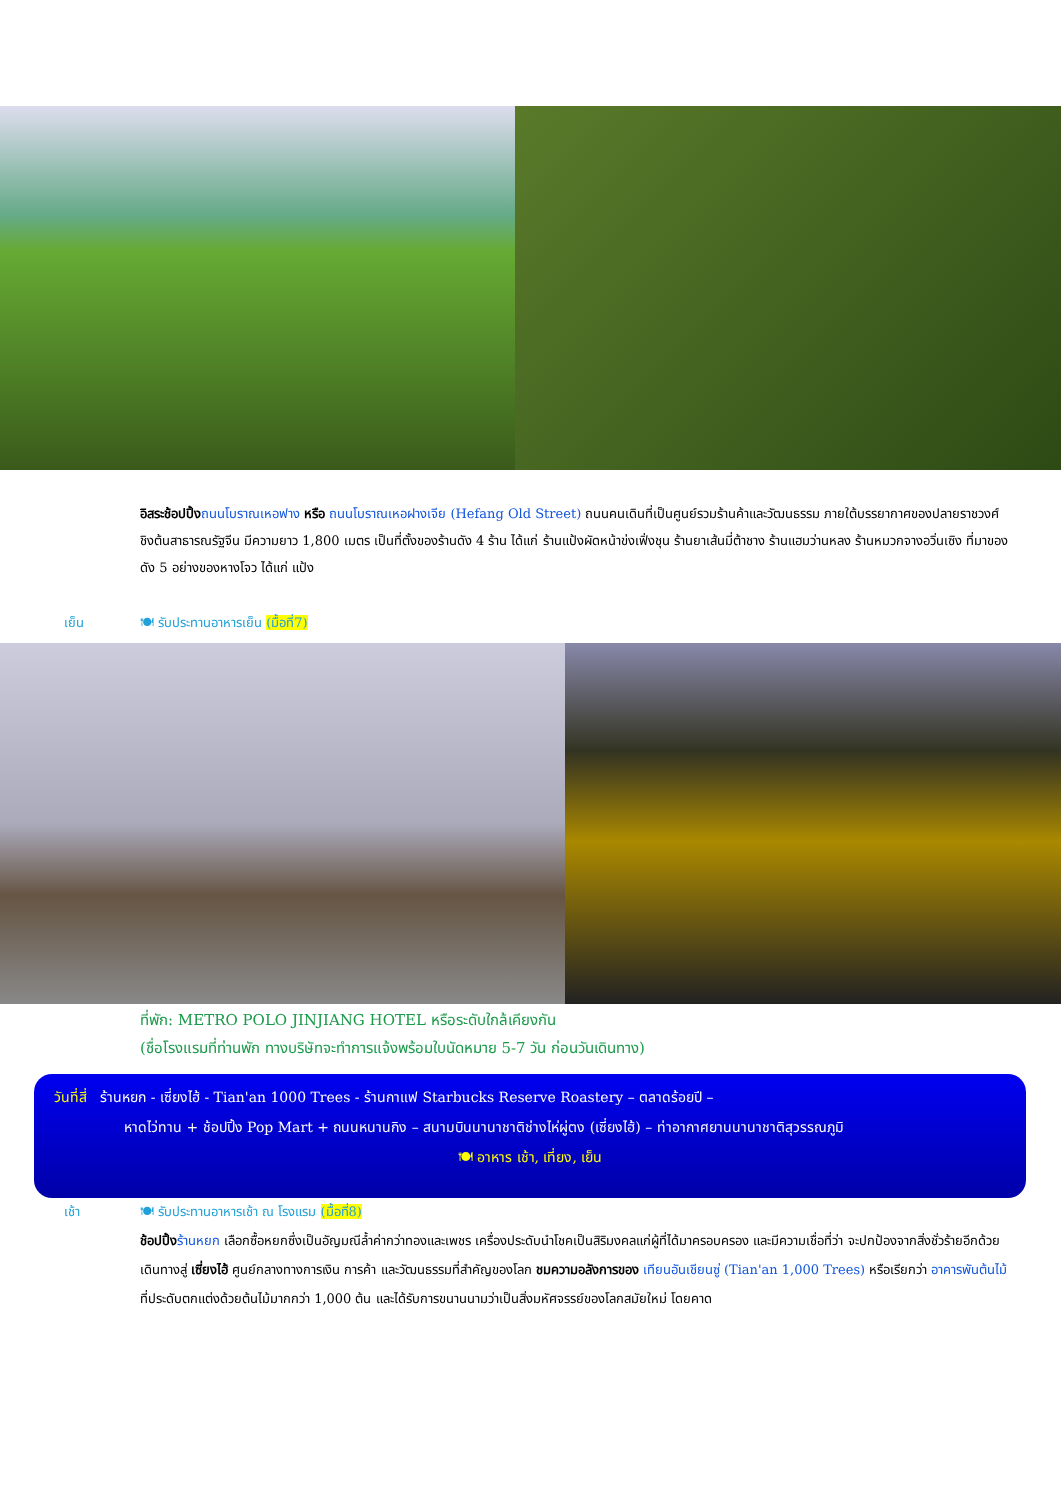อิสระช้อปปิ้ง ถนนโบราณเหอฟาง หรือ ถนนโบราณเหอฝางเจีย (Hefang Old Street) ถนนคนเดินที่เป็นศูนย์รวมร้านค้าและวัฒนธรรม ภายใต้บรรยากาศของปลายราชวงศ์ชิงต้นสาธารณรัฐจีน มีความยาว 1,800 เมตร เป็นที่ตั้งของร้านดัง 4 ร้าน ได้แก่ ร้านแป้งผัดหน้าข่งเฟิ่งชุน ร้านยาเส้นมี่ต้าชาง ร้านแฮมว่านหลง ร้านหมวกจางอวิ่นเซิง ที่มาของดัง 5 อย่างของหางโจว ได้แก่ แป้ง
เย็น 🍽 รับประทานอาหารเย็น (มื้อที่7)
ที่พัก: METRO POLO JINJIANG HOTEL หรือระดับใกล้เคียงกัน
(ชื่อโรงแรมที่ท่านพัก ทางบริษัทจะทำการแจ้งพร้อมใบนัดหมาย 5-7 วัน ก่อนวันเดินทาง)
วันที่สี่ ร้านหยก - เซี่ยงไฮ้ - Tian'an 1000 Trees - ร้านกาแฟ Starbucks Reserve Roastery – ตลาดร้อยปี –
หาดไว่ทาน + ช้อปปิ้ง Pop Mart + ถนนหนานกิง – สนามบินนานาชาติช่างไห่ผู่ตง (เซี่ยงไฮ้) – ท่าอากาศยานนานาชาติสุวรรณภูมิ
🍽 อาหาร เช้า, เที่ยง, เย็น
เช้า 🍽 รับประทานอาหารเช้า ณ โรงแรม (มื้อที่8)
ช้อปปิ้ง ร้านหยก เลือกซื้อหยกซึ่งเป็นอัญมณีล้ำค่ากว่าทองและเพชร เครื่องประดับนำโชคเป็นสิริมงคลแก่ผู้ที่ได้มาครอบครอง และมีความเชื่อที่ว่า จะปกป้องจากสิ่งชั่วร้ายอีกด้วย เดินทางสู่ เซี่ยงไฮ้ ศูนย์กลางทางการเงิน การค้า และวัฒนธรรมที่สำคัญของโลก ชมความอลังการของ เทียนอันเชียนซู่ (Tian'an 1,000 Trees) หรือเรียกว่า อาคารพันต้นไม้ ที่ประดับตกแต่งด้วยต้นไม้มากกว่า 1,000 ต้น และได้รับการขนานนามว่าเป็นสิ่งมหัศจรรย์ของโลกสมัยใหม่ โดยคาด